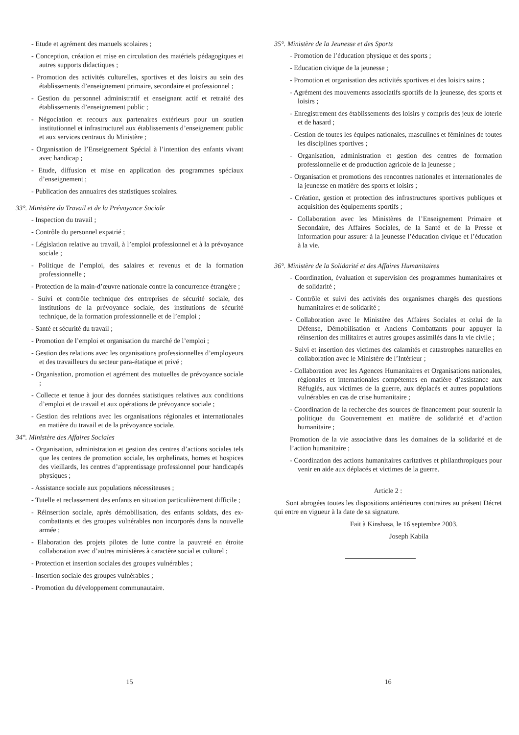- Etude et agrément des manuels scolaires ;
- Conception, création et mise en circulation des matériels pédagogiques et autres supports didactiques ;
- Promotion des activités culturelles, sportives et des loisirs au sein des établissements d’enseignement primaire, secondaire et professionnel ;
- Gestion du personnel administratif et enseignant actif et retraité des établissements d’enseignement public ;
- Négociation et recours aux partenaires extérieurs pour un soutien institutionnel et infrastructurel aux établissements d’enseignement public et aux services centraux du Ministère ;
- Organisation de l’Enseignement Spécial à l’intention des enfants vivant avec handicap ;
- Etude, diffusion et mise en application des programmes spéciaux d’enseignement ;
- Publication des annuaires des statistiques scolaires.
33°. Ministère du Travail et de la Prévoyance Sociale
- Inspection du travail ;
- Contrôle du personnel expatrié ;
- Législation relative au travail, à l’emploi professionnel et à la prévoyance sociale ;
- Politique de l’emploi, des salaires et revenus et de la formation professionnelle ;
- Protection de la main-d’œuvre nationale contre la concurrence étrangère ;
- Suivi et contrôle technique des entreprises de sécurité sociale, des institutions de la prévoyance sociale, des institutions de sécurité technique, de la formation professionnelle et de l’emploi ;
- Santé et sécurité du travail ;
- Promotion de l’emploi et organisation du marché de l’emploi ;
- Gestion des relations avec les organisations professionnelles d’employeurs et des travailleurs du secteur para-étatique et privé ;
- Organisation, promotion et agrément des mutuelles de prévoyance sociale ;
- Collecte et tenue à jour des données statistiques relatives aux conditions d’emploi et de travail et aux opérations de prévoyance sociale ;
- Gestion des relations avec les organisations régionales et internationales en matière du travail et de la prévoyance sociale.
34°. Ministère des Affaires Sociales
- Organisation, administration et gestion des centres d’actions sociales tels que les centres de promotion sociale, les orphelinats, homes et hospices des vieillards, les centres d’apprentissage professionnel pour handicapés physiques ;
- Assistance sociale aux populations nécessiteuses ;
- Tutelle et reclassement des enfants en situation particulièrement difficile ;
- Réinsertion sociale, après démobilisation, des enfants soldats, des ex-combattants et des groupes vulnérables non incorporés dans la nouvelle armée ;
- Elaboration des projets pilotes de lutte contre la pauvreté en étroite collaboration avec d’autres ministères à caractère social et culturel ;
- Protection et insertion sociales des groupes vulnérables ;
- Insertion sociale des groupes vulnérables ;
- Promotion du développement communautaire.
35°. Ministère de la Jeunesse et des Sports
- Promotion de l’éducation physique et des sports ;
- Education civique de la jeunesse ;
- Promotion et organisation des activités sportives et des loisirs sains ;
- Agrément des mouvements associatifs sportifs de la jeunesse, des sports et loisirs ;
- Enregistrement des établissements des loisirs y compris des jeux de loterie et de hasard ;
- Gestion de toutes les équipes nationales, masculines et féminines de toutes les disciplines sportives ;
- Organisation, administration et gestion des centres de formation professionnelle et de production agricole de la jeunesse ;
- Organisation et promotions des rencontres nationales et internationales de la jeunesse en matière des sports et loisirs ;
- Création, gestion et protection des infrastructures sportives publiques et acquisition des équipements sportifs ;
- Collaboration avec les Ministères de l’Enseignement Primaire et Secondaire, des Affaires Sociales, de la Santé et de la Presse et Information pour assurer à la jeunesse l’éducation civique et l’éducation à la vie.
36°. Ministère de la Solidarité et des Affaires Humanitaires
- Coordination, évaluation et supervision des programmes humanitaires et de solidarité ;
- Contrôle et suivi des activités des organismes chargés des questions humanitaires et de solidarité ;
- Collaboration avec le Ministère des Affaires Sociales et celui de la Défense, Démobilisation et Anciens Combattants pour appuyer la réinsertion des militaires et autres groupes assimilés dans la vie civile ;
- Suivi et insertion des victimes des calamités et catastrophes naturelles en collaboration avec le Ministère de l’Intérieur ;
- Collaboration avec les Agences Humanitaires et Organisations nationales, régionales et internationales compétentes en matière d’assistance aux Réfugiés, aux victimes de la guerre, aux déplacés et autres populations vulnérables en cas de crise humanitaire ;
- Coordination de la recherche des sources de financement pour soutenir la politique du Gouvernement en matière de solidarité et d’action humanitaire ;
Promotion de la vie associative dans les domaines de la solidarité et de l’action humanitaire ;
- Coordination des actions humanitaires caritatives et philanthropiques pour venir en aide aux déplacés et victimes de la guerre.
Article 2 :
Sont abrogées toutes les dispositions antérieures contraires au présent Décret qui entre en vigueur à la date de sa signature.
Fait à Kinshasa, le 16 septembre 2003.
Joseph Kabila
15 16